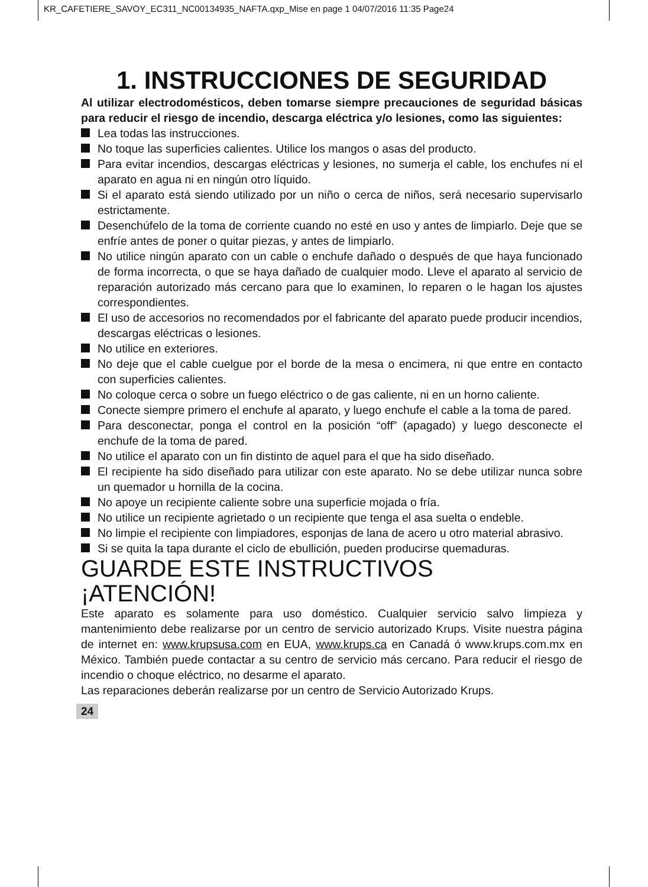KR_CAFETIERE_SAVOY_EC311_NC00134935_NAFTA.qxp_Mise en page 1 04/07/2016 11:35 Page24
1. INSTRUCCIONES DE SEGURIDAD
Al utilizar electrodomésticos, deben tomarse siempre precauciones de seguridad básicas para reducir el riesgo de incendio, descarga eléctrica y/o lesiones, como las siguientes:
Lea todas las instrucciones.
No toque las superficies calientes. Utilice los mangos o asas del producto.
Para evitar incendios, descargas eléctricas y lesiones, no sumerja el cable, los enchufes ni el aparato en agua ni en ningún otro líquido.
Si el aparato está siendo utilizado por un niño o cerca de niños, será necesario supervisarlo estrictamente.
Desenchúfelo de la toma de corriente cuando no esté en uso y antes de limpiarlo. Deje que se enfríe antes de poner o quitar piezas, y antes de limpiarlo.
No utilice ningún aparato con un cable o enchufe dañado o después de que haya funcionado de forma incorrecta, o que se haya dañado de cualquier modo. Lleve el aparato al servicio de reparación autorizado más cercano para que lo examinen, lo reparen o le hagan los ajustes correspondientes.
El uso de accesorios no recomendados por el fabricante del aparato puede producir incendios, descargas eléctricas o lesiones.
No utilice en exteriores.
No deje que el cable cuelgue por el borde de la mesa o encimera, ni que entre en contacto con superficies calientes.
No coloque cerca o sobre un fuego eléctrico o de gas caliente, ni en un horno caliente.
Conecte siempre primero el enchufe al aparato, y luego enchufe el cable a la toma de pared.
Para desconectar, ponga el control en la posición “off” (apagado) y luego desconecte el enchufe de la toma de pared.
No utilice el aparato con un fin distinto de aquel para el que ha sido diseñado.
El recipiente ha sido diseñado para utilizar con este aparato. No se debe utilizar nunca sobre un quemador u hornilla de la cocina.
No apoye un recipiente caliente sobre una superficie mojada o fría.
No utilice un recipiente agrietado o un recipiente que tenga el asa suelta o endeble.
No limpie el recipiente con limpiadores, esponjas de lana de acero u otro material abrasivo.
Si se quita la tapa durante el ciclo de ebullición, pueden producirse quemaduras.
GUARDE ESTE INSTRUCTIVOS
¡ATENCIÓN!
Este aparato es solamente para uso doméstico. Cualquier servicio salvo limpieza y mantenimiento debe realizarse por un centro de servicio autorizado Krups. Visite nuestra página de internet en: www.krupsusa.com en EUA, www.krups.ca en Canadá ó www.krups.com.mx en México. También puede contactar a su centro de servicio más cercano. Para reducir el riesgo de incendio o choque eléctrico, no desarme el aparato.
Las reparaciones deberán realizarse por un centro de Servicio Autorizado Krups.
24